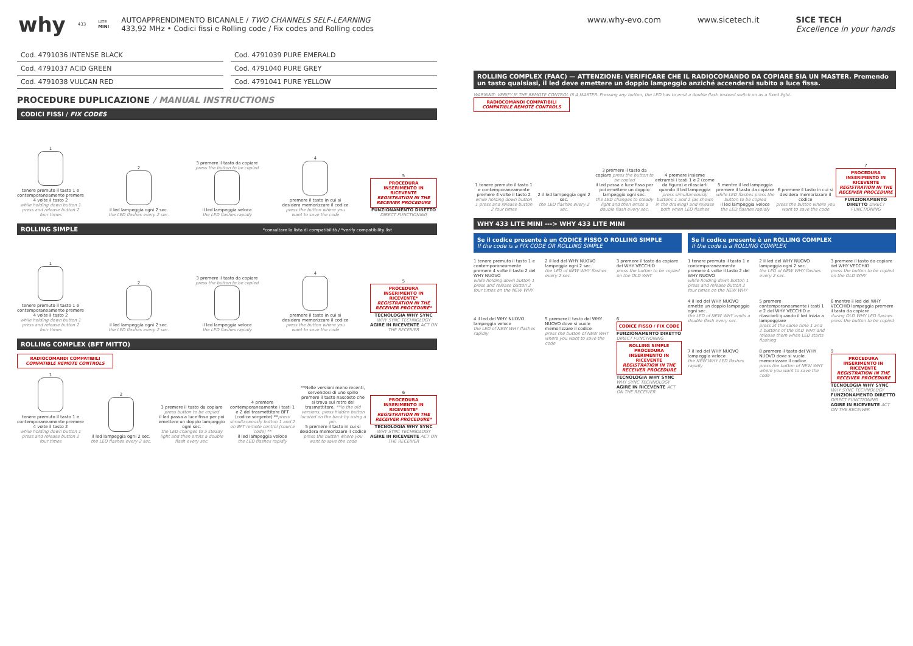why 433 LITE
MINI
AUTOAPPRENDIMENTO BICANALE / TWO CHANNELS SELF-LEARNING
433,92 MHz • Codici fissi e Rolling code / Fix codes and Rolling codes
www.why-evo.com www.sicetech.it SICE TECH
Excellence in your hands
Cod. 4791036 INTENSE BLACK
Cod. 4791039 PURE EMERALD
Cod. 4791037 ACID GREEN
Cod. 4791040 PURE GREY
Cod. 4791038 VULCAN RED
Cod. 4791041 PURE YELLOW
PROCEDURE DUPLICAZIONE / MANUAL INSTRUCTIONS
CODICI FISSI / FIX CODES
1
tenere premuto il tasto 1 e contemporaneamente premere 4 volte il tasto 2
while holding down button 1 press and release button 2 four times
2
il led lampeggia ogni 2 sec.
the LED flashes every 2 sec.
3 premere il tasto da copiare press the button to be copied
il led lampeggia veloce
the LED flashes rapidly
4
premere il tasto in cui si desidera memorizzare il codice
press the button where you want to save the code
5
PROCEDURA INSERIMENTO IN RICEVENTE
REGISTRATION IN THE RECEIVER PROCEDURE
FUNZIONAMENTO DIRETTO DIRECT FUNCTIONING
ROLLING SIMPLE *consultare la lista di compatibilità / *verify compatibility list
1
tenere premuto il tasto 1 e contemporaneamente premere 4 volte il tasto 2
while holding down button 1 press and release button 2 four times
2
il led lampeggia ogni 2 sec.
the LED flashes every 2 sec.
3 premere il tasto da copiare press the button to be copied
il led lampeggia veloce
the LED flashes rapidly
4
premere il tasto in cui si desidera memorizzare il codice
press the button where you want to save the code
5
PROCEDURA INSERIMENTO IN RICEVENTE*
REGISTRATION IN THE RECEIVER PROCEDURE*
TECNOLOGIA WHY SYNC WHY SYNC TECHNOLOGY
AGIRE IN RICEVENTE ACT ON THE RECEIVER
ROLLING COMPLEX (BFT MITTO)
RADIOCOMANDI COMPATIBILI
COMPATIBLE REMOTE CONTROLS
1
tenere premuto il tasto 1 e contemporaneamente premere 4 volte il tasto 2
while holding down button 1 press and release button 2 four times
2
il led lampeggia ogni 2 sec.
the LED flashes every 2 sec.
3 premere il tasto da copiare press button to be copied
il led passa a luce fissa per poi emettere un doppio lampeggio ogni sec.
the LED changes to a steady light and then emits a double flash every sec.
4 premere contemporaneamente i tasti 1 e 2 del trasmettitore BFT (codice sorgente) **press simultaneously button 1 and 2 on BFT remote control (source code) **
il led lampeggia veloce
the LED flashes rapidly
**Nelle versioni meno recenti, servendosi di uno spillo premere il tasto nascosto che si trova sul retro del trasmettitore. **In the old versions, press hidden button located on the back by using a pin.
5 premere il tasto in cui si desidera memorizzare il codice
press the button where you want to save the code
6
PROCEDURA INSERIMENTO IN RICEVENTE*
REGISTRATION IN THE RECEIVER PROCEDURE*
TECNOLOGIA WHY SYNC WHY SYNC TECHNOLOGY
AGIRE IN RICEVENTE ACT ON THE RECEIVER
ROLLING COMPLEX (FAAC) — ATTENZIONE: VERIFICARE CHE IL RADIOCOMANDO DA COPIARE SIA UN MASTER. Premendo un tasto qualsiasi, il led deve emettere un doppio lampeggio anziché accendersi subito a luce fissa.
WARNING: VERIFY IF THE REMOTE CONTROL IS A MASTER. Pressing any button, the LED has to emit a double flash instead switch on as a fixed light.
RADIOCOMANDI COMPATIBILI
COMPATIBLE REMOTE CONTROLS
1 tenere premuto il tasto 1 e contemporaneamente premere 4 volte il tasto 2
while holding down button 1 press and release button 2 four times
2 il led lampeggia ogni 2 sec.
the LED flashes every 2 sec.
3 premere il tasto da copiare press the button to be copied
il led passa a luce fissa per poi emettere un doppio lampeggio ogni sec.
the LED changes to steady light and then emits a double flash every sec.
4 premere insieme entrambi i tasti 1 e 2 (come da figura) e rilasciarli quando il led lampeggia
press simultaneously buttons 1 and 2 (as shown in the drawing) and release both when LED flashes
5 mentre il led lampeggia premere il tasto da copiare while LED flashes press the button to be copied
il led lampeggia veloce
the LED flashes rapidly
6 premere il tasto in cui si desidera memorizzare il codice
press the button where you want to save the code
7
PROCEDURA INSERIMENTO IN RICEVENTE
REGISTRATION IN THE RECEIVER PROCEDURE
FUNZIONAMENTO DIRETTO DIRECT FUNCTIONING
WHY 433 LITE MINI ---> WHY 433 LITE MINI
Se il codice presente è un CODICE FISSO O ROLLING SIMPLE
If the code is a FIX CODE OR ROLLING SIMPLE
Se il codice presente è un ROLLING COMPLEX
If the code is a ROLLING COMPLEX
1 tenere premuto il tasto 1 e contemporaneamente premere 4 volte il tasto 2 del WHY NUOVO
while holding down button 1 press and release button 2 four times on the NEW WHY
2 il led del WHY NUOVO lampeggia ogni 2 sec.
the LED of NEW WHY flashes every 2 sec.
3 premere il tasto da copiare del WHY VECCHIO
press the button to be copied on the OLD WHY
4 il led del WHY NUOVO lampeggia veloce
the LED of NEW WHY flashes rapidly
5 premere il tasto del WHY NUOVO dove si vuole memorizzare il codice
press the button of NEW WHY where you want to save the code
6
CODICE FISSO / FIX CODE
FUNZIONAMENTO DIRETTO DIRECT FUNCTIONING
ROLLING SIMPLE
PROCEDURA INSERIMENTO IN RICEVENTE
REGISTRATION IN THE RECEIVER PROCEDURE
TECNOLOGIA WHY SYNC WHY SYNC TECHNOLOGY
AGIRE IN RICEVENTE ACT ON THE RECEIVER
1 tenere premuto il tasto 1 e contemporaneamente premere 4 volte il tasto 2 del WHY NUOVO
while holding down button 1 press and release button 2 four times on the NEW WHY
2 il led del WHY NUOVO lampeggia ogni 2 sec.
the LED of NEW WHY flashes every 2 sec.
3 premere il tasto da copiare del WHY VECCHIO
press the button to be copied on the OLD WHY
4 il led del WHY NUOVO emette un doppio lampeggio ogni sec.
the LED of NEW WHY emits a double flash every sec.
5 premere contemporaneamente i tasti 1 e 2 del WHY VECCHIO e rilasciarli quando il led inizia a lampeggiare
press at the same time 1 and 2 buttons of the OLD WHY and release them when LED starts flashing
6 mentre il led del WHY VECCHIO lampeggia premere il tasto da copiare
during OLD WHY LED flashes press the button to be copied
7 il led del WHY NUOVO lampeggia veloce
the NEW WHY LED flashes rapidly
8 premere il tasto del WHY NUOVO dove si vuole memorizzare il codice
press the button of NEW WHY where you want to save the code
9
PROCEDURA INSERIMENTO IN RICEVENTE
REGISTRATION IN THE RECEIVER PROCEDURE
TECNOLOGIA WHY SYNC WHY SYNC TECHNOLOGY
FUNZIONAMENTO DIRETTO DIRECT FUNCTIONING
AGIRE IN RICEVENTE ACT ON THE RECEIVER